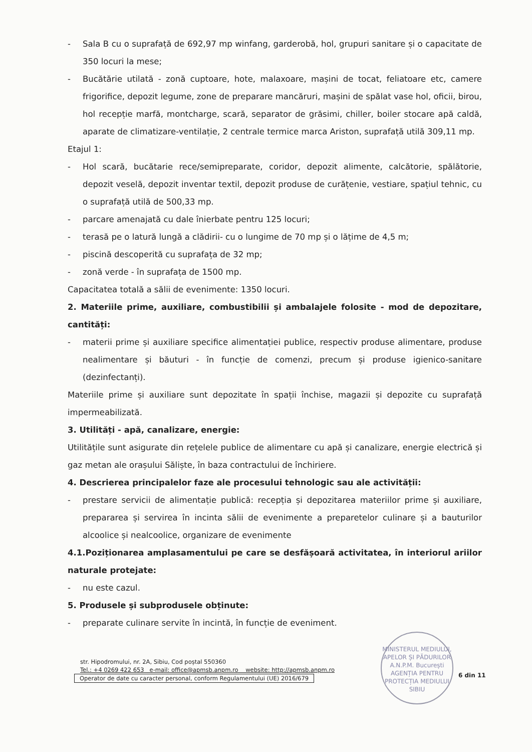- Sala B cu o suprafață de 692,97 mp winfang, garderobă, hol, grupuri sanitare și o capacitate de 350 locuri la mese;
- Bucătărie utilată - zonă cuptoare, hote, malaxoare, mașini de tocat, feliatoare etc, camere frigorifice, depozit legume, zone de preparare mancăruri, mașini de spălat vase hol, oficii, birou, hol recepție marfă, montcharge, scară, separator de grăsimi, chiller, boiler stocare apă caldă, aparate de climatizare-ventilație, 2 centrale termice marca Ariston, suprafață utilă 309,11 mp.
Etajul 1:
- Hol scară, bucătarie rece/semipreparate, coridor, depozit alimente, calcătorie, spălătorie, depozit veselă, depozit inventar textil, depozit produse de curățenie, vestiare, spațiul tehnic, cu o suprafață utilă de 500,33 mp.
- parcare amenajată cu dale înierbate pentru 125 locuri;
- terasă pe o latură lungă a clădirii- cu o lungime de 70 mp și o lățime de 4,5 m;
- piscină descoperită cu suprafața de 32 mp;
- zonă verde - în suprafața de 1500 mp.
Capacitatea totală a sălii de evenimente: 1350 locuri.
2. Materiile prime, auxiliare, combustibilii și ambalajele folosite - mod de depozitare, cantități:
- materii prime și auxiliare specifice alimentației publice, respectiv produse alimentare, produse nealimentare și băuturi - în funcție de comenzi, precum și produse igienico-sanitare (dezinfectanți).
Materiile prime și auxiliare sunt depozitate în spații închise, magazii și depozite cu suprafață impermeabilizată.
3. Utilități - apă, canalizare, energie:
Utilitățile sunt asigurate din rețelele publice de alimentare cu apă și canalizare, energie electrică și gaz metan ale orașului Săliște, în baza contractului de închiriere.
4. Descrierea principalelor faze ale procesului tehnologic sau ale activității:
- prestare servicii de alimentație publică: recepția și depozitarea materiilor prime și auxiliare, prepararea și servirea în incinta sălii de evenimente a preparetelor culinare și a bauturilor alcoolice și nealcoolice, organizare de evenimente
4.1.Poziționarea amplasamentului pe care se desfășoară activitatea, în interiorul ariilor naturale protejate:
- nu este cazul.
5. Produsele și subprodusele obținute:
- preparate culinare servite în incintă, în funcție de eveniment.
MINISTERUL MEDIULUI, APELOR ȘI PĂDURILOR
A.N.P.M. București
AGENȚIA PENTRU PROTECȚIA MEDIULUI SIBIU
6 din 11
str. Hipodromului, nr. 2A, Sibiu, Cod poștal 550360
Tel.: +4 0269 422 653 e-mail: office@apmsb.anpm.ro website: http://apmsb.anpm.ro
Operator de date cu caracter personal, conform Regulamentului (UE) 2016/679